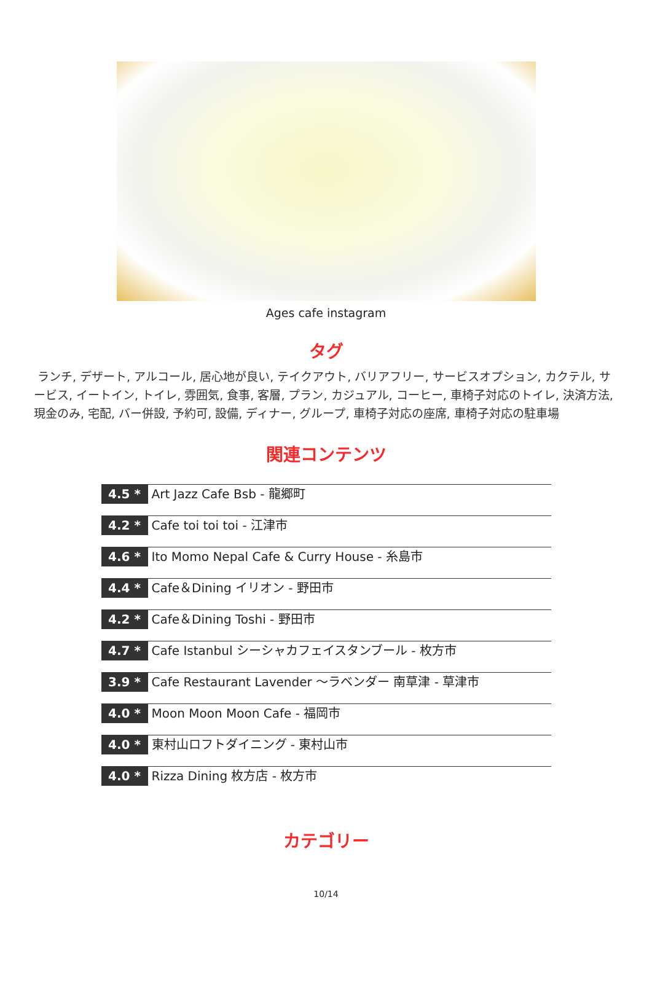Ages cafe instagram
タグ
ランチ, デザート, アルコール, 居心地が良い, テイクアウト, バリアフリー, サービスオプション, カクテル, サービス, イートイン, トイレ, 雰囲気, 食事, 客層, プラン, カジュアル, コーヒー, 車椅子対応のトイレ, 決済方法, 現金のみ, 宅配, バー併設, 予約可, 設備, ディナー, グループ, 車椅子対応の座席, 車椅子対応の駐車場
関連コンテンツ
4.5 *
Art Jazz Cafe Bsb - 龍郷町
4.2 *
Cafe toi toi toi - 江津市
4.6 *
Ito Momo Nepal Cafe & Curry House - 糸島市
4.4 *
Cafe＆Dining イリオン - 野田市
4.2 *
Cafe＆Dining Toshi - 野田市
4.7 *
Cafe Istanbul シーシャカフェイスタンブール - 枚方市
3.9 *
Cafe Restaurant Lavender ～ラベンダー 南草津 - 草津市
4.0 *
Moon Moon Moon Cafe - 福岡市
4.0 *
東村山ロフトダイニング - 東村山市
4.0 *
Rizza Dining 枚方店 - 枚方市
カテゴリー
10/14